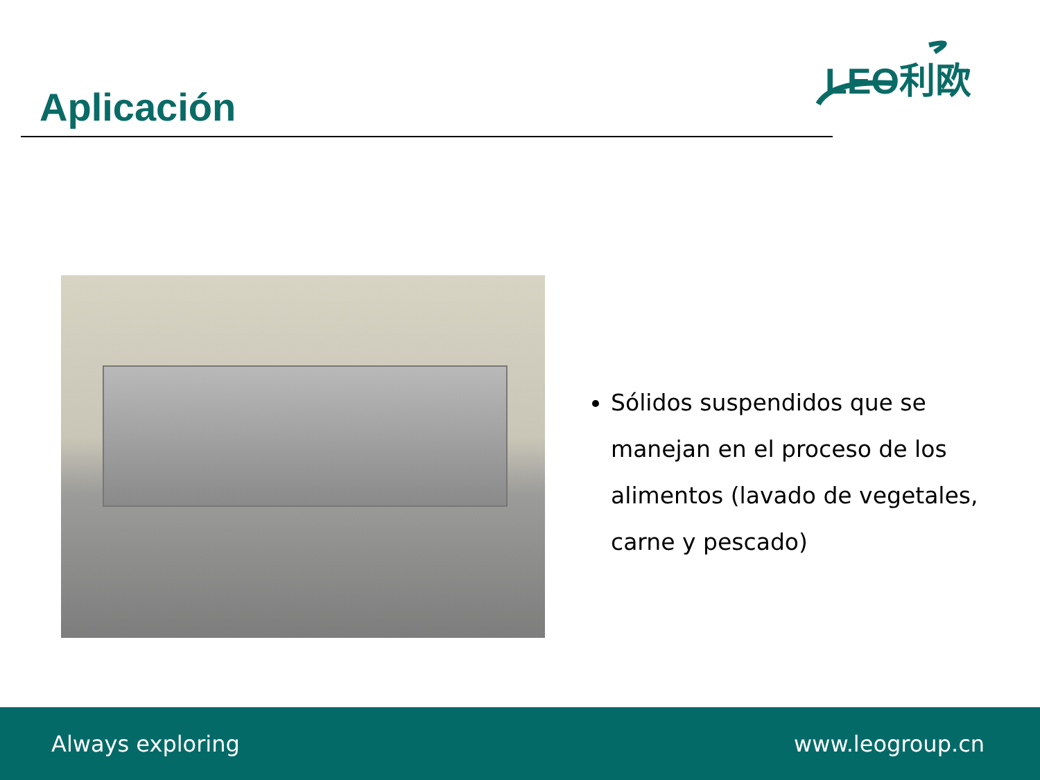Aplicación
LEO利欧
Sólidos suspendidos que se manejan en el proceso de los alimentos (lavado de vegetales, carne y pescado)
Always exploring www.leogroup.cn